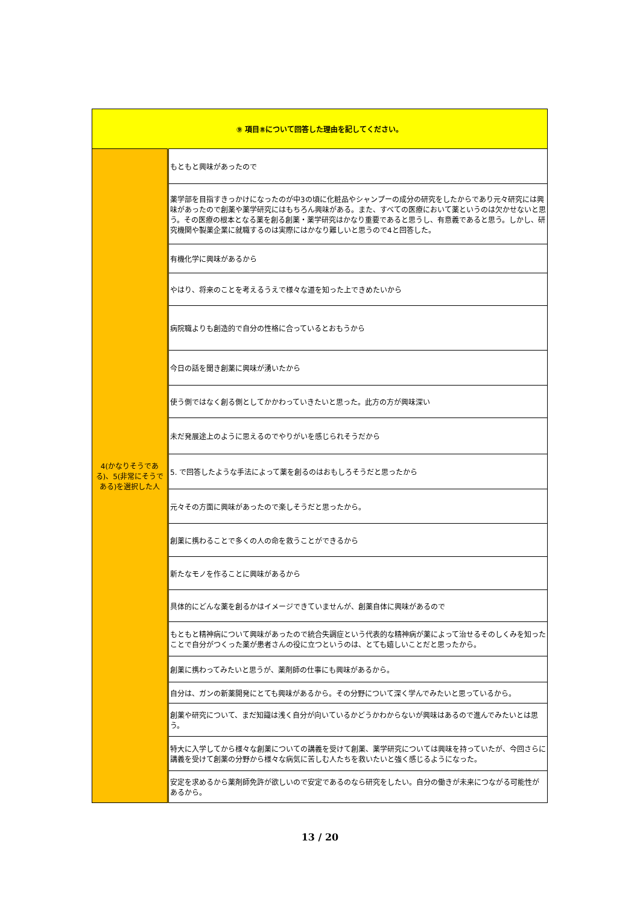| ⑨ 項目⑧について回答した理由を記してください。 | |
| --- | --- |
| 4(かなりそうである)、5(非常にそうである)を選択した人 | もともと興味があったので |
| | 薬学部を目指すきっかけになったのが中3の頃に化粧品やシャンプーの成分の研究をしたからであり元々研究には興味があったので創薬や薬学研究にはもちろん興味がある。また、すべての医療において薬というのは欠かせないと思う。その医療の根本となる薬を創る創薬・薬学研究はかなり重要であると思うし、有意義であると思う。しかし、研究機関や製薬企業に就職するのは実際にはかなり難しいと思うので4と回答した。 |
| | 有機化学に興味があるから |
| | やはり、将来のことを考えるうえで様々な道を知った上できめたいから |
| | 病院職よりも創造的で自分の性格に合っているとおもうから |
| | 今日の話を聞き創薬に興味が湧いたから |
| | 使う側ではなく創る側としてかかわっていきたいと思った。此方の方が興味深い |
| | 未だ発展途上のように思えるのでやりがいを感じられそうだから |
| | 5. で回答したような手法によって薬を創るのはおもしろそうだと思ったから |
| | 元々その方面に興味があったので楽しそうだと思ったから。 |
| | 創薬に携わることで多くの人の命を救うことができるから |
| | 新たなモノを作ることに興味があるから |
| | 具体的にどんな薬を創るかはイメージできていませんが、創薬自体に興味があるので |
| | もともと精神病について興味があったので統合失調症という代表的な精神病が薬によって治せるそのしくみを知ったことで自分がつくった薬が患者さんの役に立つというのは、とても嬉しいことだと思ったから。 |
| | 創薬に携わってみたいと思うが、薬剤師の仕事にも興味があるから。 |
| | 自分は、ガンの新薬開発にとても興味があるから。その分野について深く学んでみたいと思っているから。 |
| | 創薬や研究について、まだ知識は浅く自分が向いているかどうかわからないが興味はあるので進んでみたいとは思う。 |
| | 特大に入学してから様々な創薬についての講義を受けて創薬、薬学研究については興味を持っていたが、今回さらに講義を受けて創薬の分野から様々な病気に苦しむ人たちを救いたいと強く感じるようになった。 |
| | 安定を求めるから薬剤師免許が欲しいので安定であるのなら研究をしたい。自分の働きが未来につながる可能性があるから。 |
13 / 20